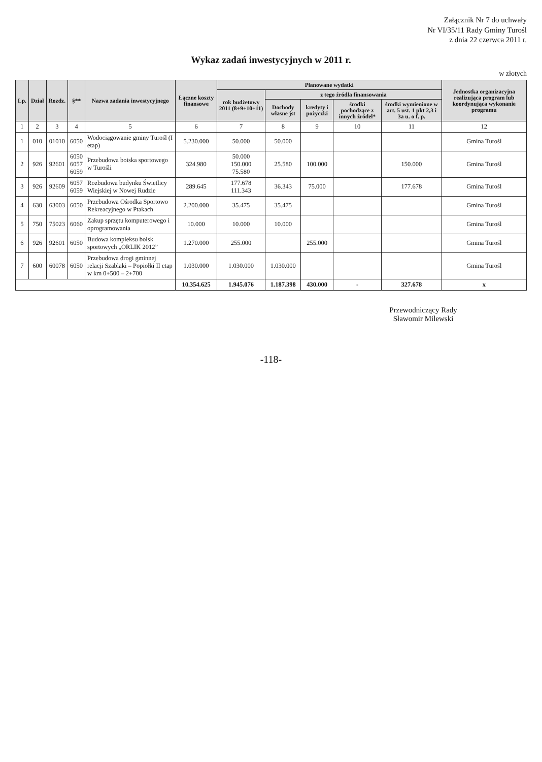Załącznik Nr 7 do uchwały
Nr VI/35/11 Rady Gminy Turośl
z dnia 22 czerwca 2011 r.
Wykaz zadań inwestycyjnych w 2011 r.
w złotych
| Lp. | Dział | Rozdz. | §** | Nazwa zadania inwestycyjnego | Łączne koszty finansowe | Planowane wydatki | | | | | Jednostka organizacyjna realizująca program lub koordynująca wykonanie programu |
| --- | --- | --- | --- | --- | --- | --- | --- | --- | --- | --- | --- |
| | | | | | | rok budżetowy 2011 (8+9+10+11) | z tego źródła finansowania | | | | |
| | | | | | | | Dochody własne jst | kredyty i pożyczki | środki pochodzące z innych źródeł* | środki wymienione w art. 5 ust. 1 pkt 2,3 i 3a u. o f. p. | |
| 1 | 2 | 3 | 4 | 5 | 6 | 7 | 8 | 9 | 10 | 11 | 12 |
| 1 | 010 | 01010 | 6050 | Wodociągowanie gminy Turośl (I etap) | 5.230.000 | 50.000 | 50.000 | | | | Gmina Turośl |
| 2 | 926 | 92601 | 6050 6057 6059 | Przebudowa boiska sportowego w Turośli | 324.980 | 50.000 150.000 75.580 | 25.580 | 100.000 | | 150.000 | Gmina Turośl |
| 3 | 926 | 92609 | 6057 6059 | Rozbudowa budynku Świetlicy Wiejskiej w Nowej Rudzie | 289.645 | 177.678 111.343 | 36.343 | 75.000 | | 177.678 | Gmina Turośl |
| 4 | 630 | 63003 | 6050 | Przebudowa Ośrodka Sportowo Rekreacyjnego w Ptakach | 2.200.000 | 35.475 | 35.475 | | | | Gmina Turośl |
| 5 | 750 | 75023 | 6060 | Zakup sprzętu komputerowego i oprogramowania | 10.000 | 10.000 | 10.000 | | | | Gmina Turośl |
| 6 | 926 | 92601 | 6050 | Budowa kompleksu boisk sportowych „ORLIK 2012” | 1.270.000 | 255.000 | | 255.000 | | | Gmina Turośl |
| 7 | 600 | 60078 | 6050 | Przebudowa drogi gminnej relacji Szablaki – Popiołki II etap w km 0+500 – 2+700 | 1.030.000 | 1.030.000 | 1.030.000 | | | | Gmina Turośl |
| | | | | | 10.354.625 | 1.945.076 | 1.187.398 | 430.000 | - | 327.678 | x |
Przewodniczący Rady
Sławomir Milewski
-118-